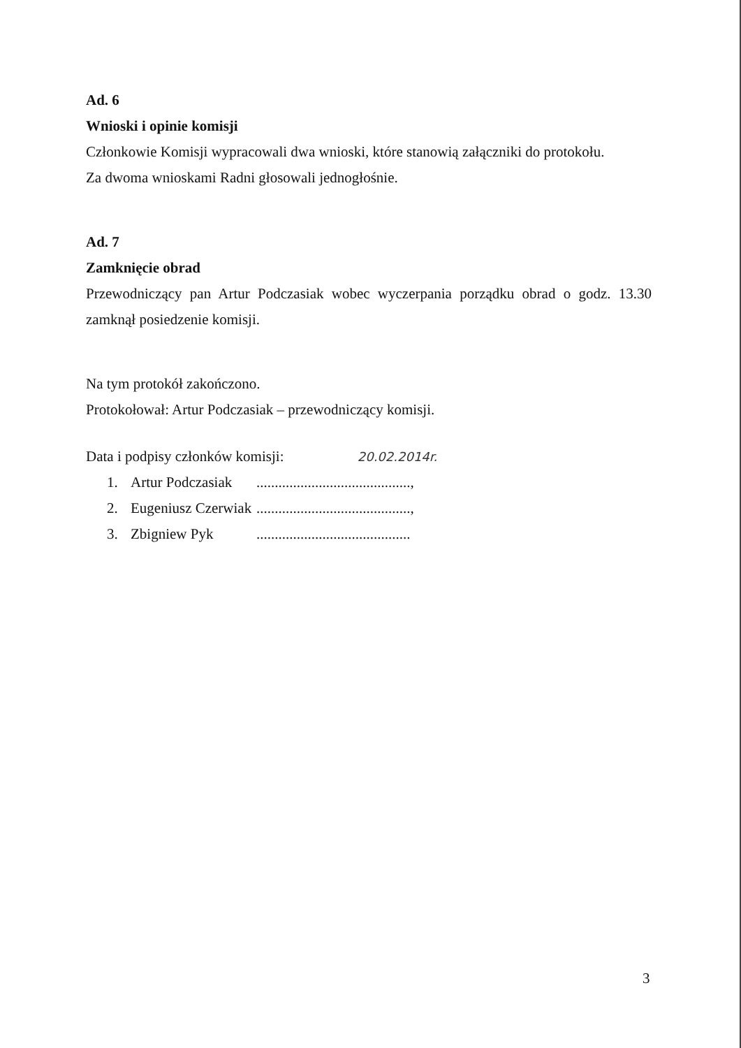Ad. 6
Wnioski i opinie komisji
Członkowie Komisji wypracowali dwa wnioski, które stanowią załączniki do protokołu.
Za dwoma wnioskami Radni głosowali jednogłośnie.
Ad. 7
Zamknięcie obrad
Przewodniczący pan Artur Podczasiak wobec wyczerpania porządku obrad o godz. 13.30 zamknął posiedzenie komisji.
Na tym protokół zakończono.
Protokołował: Artur Podczasiak – przewodniczący komisji.
Data i podpisy członków komisji: 20.02.2014r.
1. Artur Podczasiak..........................................,
2. Eugeniusz Czerwiak..........................................,
3. Zbigniew Pyk..........................................
3